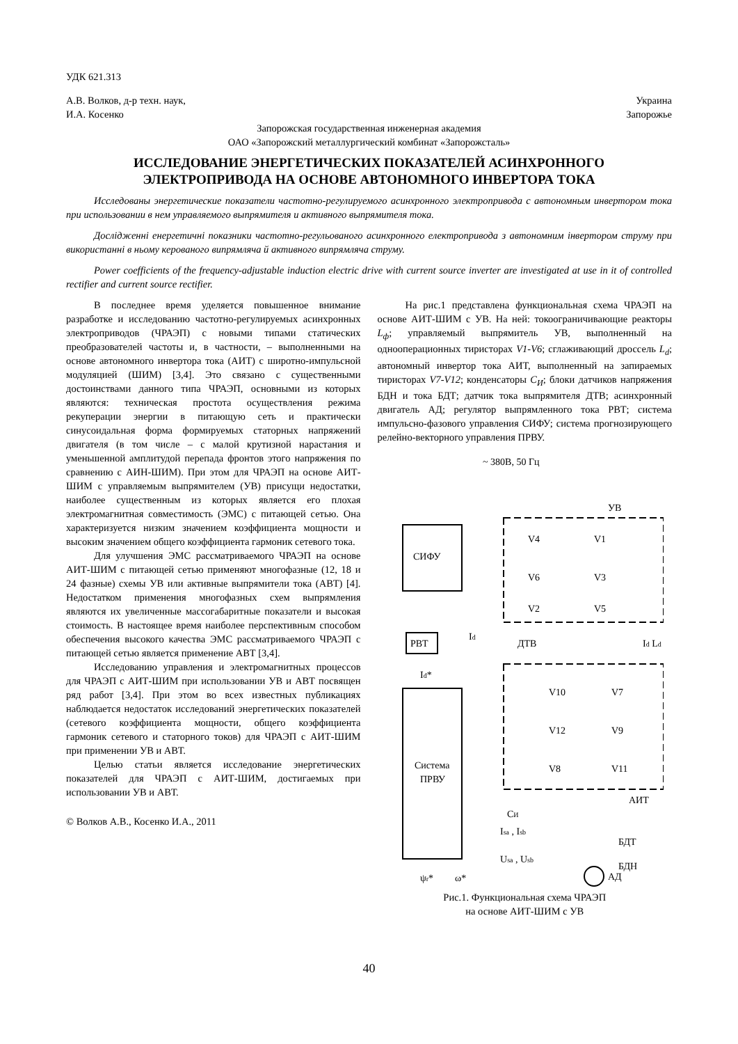УДК 621.313
А.В. Волков, д-р техн. наук,
И.А. Косенко Украина
Запорожье
Запорожская государственная инженерная академия
ОАО «Запорожский металлургический комбинат «Запорожсталь»
ИССЛЕДОВАНИЕ ЭНЕРГЕТИЧЕСКИХ ПОКАЗАТЕЛЕЙ АСИНХРОННОГО
ЭЛЕКТРОПРИВОДА НА ОСНОВЕ АВТОНОМНОГО ИНВЕРТОРА ТОКА
Исследованы энергетические показатели частотно-регулируемого асинхронного электропривода с автономным инвертором тока при использовании в нем управляемого выпрямителя и активного выпрямителя тока.
Дослідженні енергетичні показники частотно-регульованого асинхронного електропривода з автономним інвертором струму при використанні в ньому керованого випрямляча й активного випрямляча струму.
Power coefficients of the frequency-adjustable induction electric drive with current source inverter are investigated at use in it of controlled rectifier and current source rectifier.
В последнее время уделяется повышенное внимание разработке и исследованию частотно-регулируемых асинхронных электроприводов (ЧРАЭП) с новыми типами статических преобразователей частоты и, в частности, – выполненными на основе автономного инвертора тока (АИТ) с широтно-импульсной модуляцией (ШИМ) [3,4]. Это связано с существенными достоинствами данного типа ЧРАЭП, основными из которых являются: техническая простота осуществления режима рекуперации энергии в питающую сеть и практически синусоидальная форма формируемых статорных напряжений двигателя (в том числе – с малой крутизной нарастания и уменьшенной амплитудой перепада фронтов этого напряжения по сравнению с АИН-ШИМ). При этом для ЧРАЭП на основе АИТ-ШИМ с управляемым выпрямителем (УВ) присущи недостатки, наиболее существенным из которых является его плохая электромагнитная совместимость (ЭМС) с питающей сетью. Она характеризуется низким значением коэффициента мощности и высоким значением общего коэффициента гармоник сетевого тока.
Для улучшения ЭМС рассматриваемого ЧРАЭП на основе АИТ-ШИМ с питающей сетью применяют многофазные (12, 18 и 24 фазные) схемы УВ или активные выпрямители тока (АВТ) [4]. Недостатком применения многофазных схем выпрямления являются их увеличенные массогабаритные показатели и высокая стоимость. В настоящее время наиболее перспективным способом обеспечения высокого качества ЭМС рассматриваемого ЧРАЭП с питающей сетью является применение АВТ [3,4].
Исследованию управления и электромагнитных процессов для ЧРАЭП с АИТ-ШИМ при использовании УВ и АВТ посвящен ряд работ [3,4]. При этом во всех известных публикациях наблюдается недостаток исследований энергетических показателей (сетевого коэффициента мощности, общего коэффициента гармоник сетевого и статорного токов) для ЧРАЭП с АИТ-ШИМ при применении УВ и АВТ.
Целью статьи является исследование энергетических показателей для ЧРАЭП с АИТ-ШИМ, достигаемых при использовании УВ и АВТ.
© Волков А.В., Косенко И.А., 2011
На рис.1 представлена функциональная схема ЧРАЭП на основе АИТ-ШИМ с УВ. На ней: токоограничивающие реакторы L<sub>ф</sub>; управляемый выпрямитель УВ, выполненный на однооперационных тиристорах V1-V6; сглаживающий дроссель L<sub>d</sub>; автономный инвертор тока АИТ, выполненный на запираемых тиристорах V7-V12; конденсаторы C<sub>И</sub>; блоки датчиков напряжения БДН и тока БДТ; датчик тока выпрямителя ДТВ; асинхронный двигатель АД; регулятор выпрямленного тока РВТ; система импульсно-фазового управления СИФУ; система прогнозирующего релейно-векторного управления ПРВУ.
~ 380В, 50 Гц
УВ
СИФУ
V4
V1
V6
V3
V2
V5
РВТ
Id
ДТВ
Id Ld
Id*
V10
V7
V12
V9
V8
V11
АИТ
Система
ПРВУ
CИ
Isa , Isb
БДТ
Usa , Usb
БДН
ψr*
ω*
АД
Рис.1. Функциональная схема ЧРАЭП
на основе АИТ-ШИМ с УВ
40